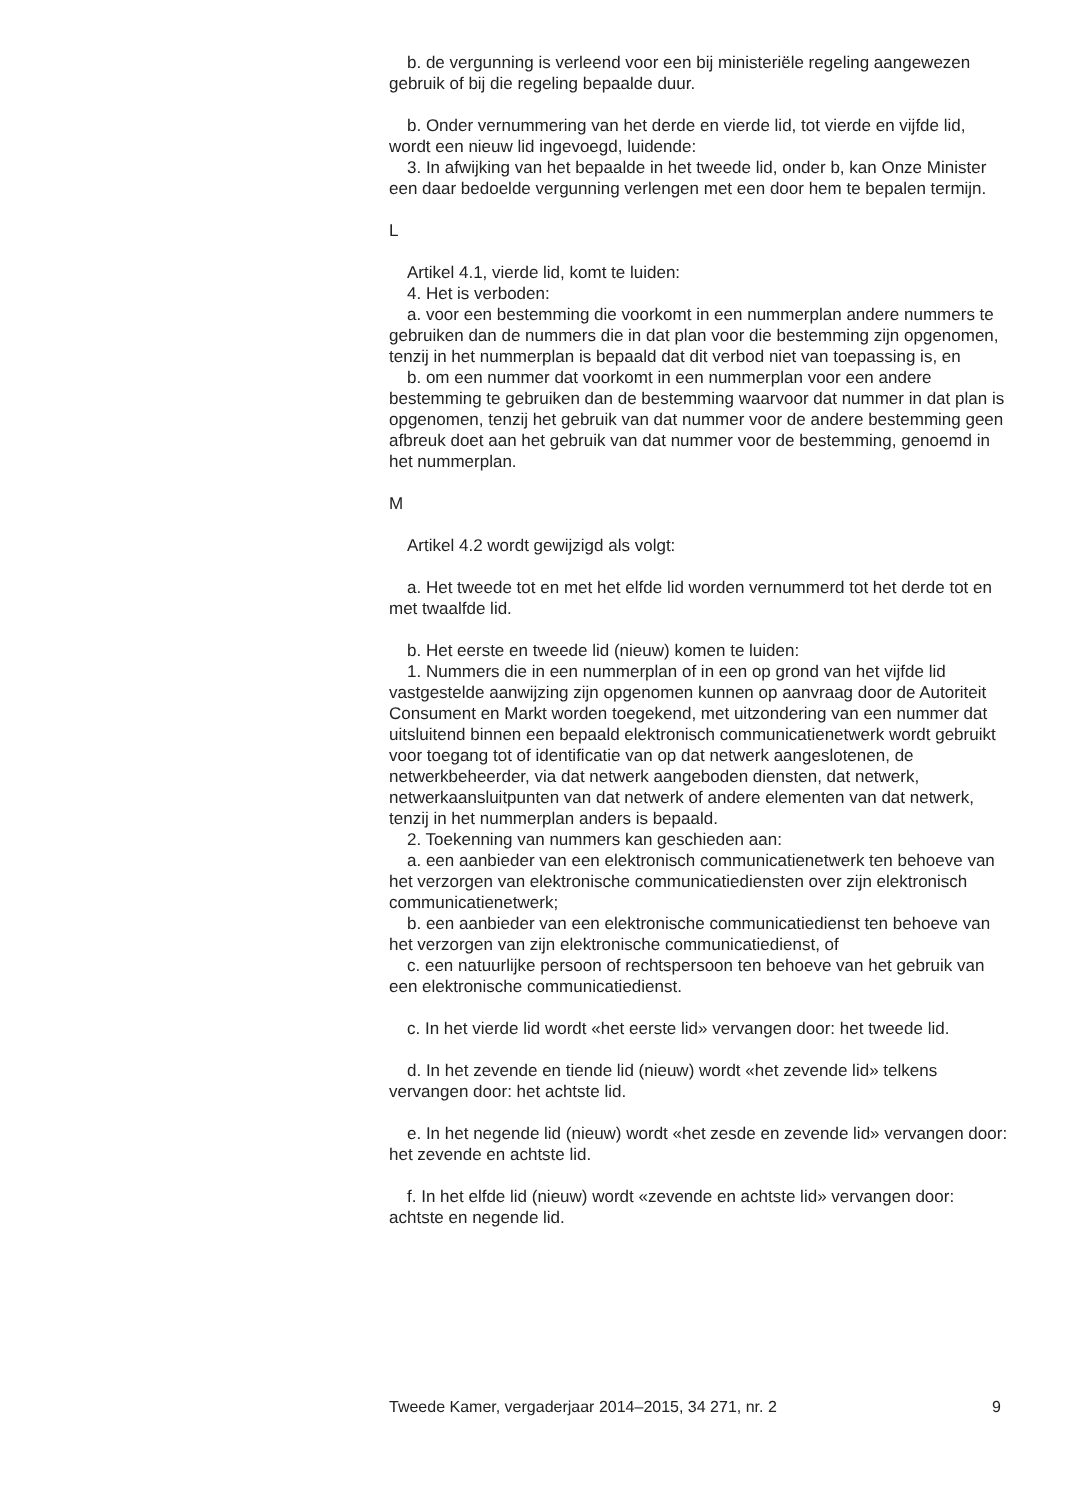b. de vergunning is verleend voor een bij ministeriële regeling aangewezen gebruik of bij die regeling bepaalde duur.
b. Onder vernummering van het derde en vierde lid, tot vierde en vijfde lid, wordt een nieuw lid ingevoegd, luidende:
3. In afwijking van het bepaalde in het tweede lid, onder b, kan Onze Minister een daar bedoelde vergunning verlengen met een door hem te bepalen termijn.
L
Artikel 4.1, vierde lid, komt te luiden:
4. Het is verboden:
a. voor een bestemming die voorkomt in een nummerplan andere nummers te gebruiken dan de nummers die in dat plan voor die bestemming zijn opgenomen, tenzij in het nummerplan is bepaald dat dit verbod niet van toepassing is, en
b. om een nummer dat voorkomt in een nummerplan voor een andere bestemming te gebruiken dan de bestemming waarvoor dat nummer in dat plan is opgenomen, tenzij het gebruik van dat nummer voor de andere bestemming geen afbreuk doet aan het gebruik van dat nummer voor de bestemming, genoemd in het nummerplan.
M
Artikel 4.2 wordt gewijzigd als volgt:
a. Het tweede tot en met het elfde lid worden vernummerd tot het derde tot en met twaalfde lid.
b. Het eerste en tweede lid (nieuw) komen te luiden:
1. Nummers die in een nummerplan of in een op grond van het vijfde lid vastgestelde aanwijzing zijn opgenomen kunnen op aanvraag door de Autoriteit Consument en Markt worden toegekend, met uitzondering van een nummer dat uitsluitend binnen een bepaald elektronisch communicatienetwerk wordt gebruikt voor toegang tot of identificatie van op dat netwerk aangeslotenen, de netwerkbeheerder, via dat netwerk aangeboden diensten, dat netwerk, netwerkaansluitpunten van dat netwerk of andere elementen van dat netwerk, tenzij in het nummerplan anders is bepaald.
2. Toekenning van nummers kan geschieden aan:
a. een aanbieder van een elektronisch communicatienetwerk ten behoeve van het verzorgen van elektronische communicatiediensten over zijn elektronisch communicatienetwerk;
b. een aanbieder van een elektronische communicatiedienst ten behoeve van het verzorgen van zijn elektronische communicatiedienst, of
c. een natuurlijke persoon of rechtspersoon ten behoeve van het gebruik van een elektronische communicatiedienst.
c. In het vierde lid wordt «het eerste lid» vervangen door: het tweede lid.
d. In het zevende en tiende lid (nieuw) wordt «het zevende lid» telkens vervangen door: het achtste lid.
e. In het negende lid (nieuw) wordt «het zesde en zevende lid» vervangen door: het zevende en achtste lid.
f. In het elfde lid (nieuw) wordt «zevende en achtste lid» vervangen door: achtste en negende lid.
Tweede Kamer, vergaderjaar 2014–2015, 34 271, nr. 2 9